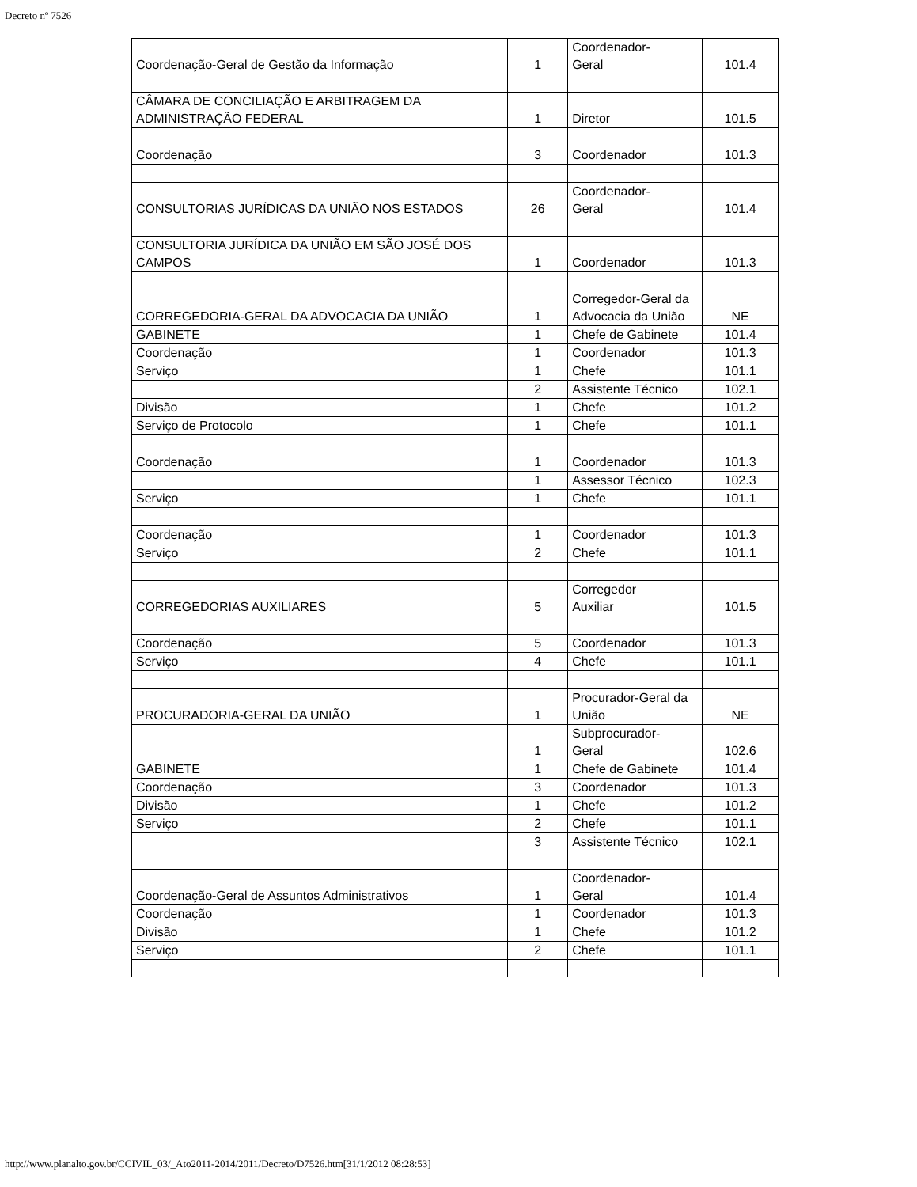Decreto nº 7526
| Coordenação-Geral de Gestão da Informação | 1 | Coordenador- Geral | 101.4 |
| CÂMARA DE CONCILIAÇÃO E ARBITRAGEM DA ADMINISTRAÇÃO FEDERAL | 1 | Diretor | 101.5 |
| Coordenação | 3 | Coordenador | 101.3 |
| CONSULTORIAS JURÍDICAS DA UNIÃO NOS ESTADOS | 26 | Coordenador- Geral | 101.4 |
| CONSULTORIA JURÍDICA DA UNIÃO EM SÃO JOSÉ DOS CAMPOS | 1 | Coordenador | 101.3 |
| CORREGEDORIA-GERAL DA ADVOCACIA DA UNIÃO | 1 | Corregedor-Geral da Advocacia da União | NE |
| GABINETE | 1 | Chefe de Gabinete | 101.4 |
| Coordenação | 1 | Coordenador | 101.3 |
| Serviço | 1 | Chefe | 101.1 |
| | 2 | Assistente Técnico | 102.1 |
| Divisão | 1 | Chefe | 101.2 |
| Serviço de Protocolo | 1 | Chefe | 101.1 |
| Coordenação | 1 | Coordenador | 101.3 |
| | 1 | Assessor Técnico | 102.3 |
| Serviço | 1 | Chefe | 101.1 |
| Coordenação | 1 | Coordenador | 101.3 |
| Serviço | 2 | Chefe | 101.1 |
| CORREGEDORIAS AUXILIARES | 5 | Corregedor Auxiliar | 101.5 |
| Coordenação | 5 | Coordenador | 101.3 |
| Serviço | 4 | Chefe | 101.1 |
| PROCURADORIA-GERAL DA UNIÃO | 1 | Procurador-Geral da União | NE |
| | 1 | Subprocurador- Geral | 102.6 |
| GABINETE | 1 | Chefe de Gabinete | 101.4 |
| Coordenação | 3 | Coordenador | 101.3 |
| Divisão | 1 | Chefe | 101.2 |
| Serviço | 2 | Chefe | 101.1 |
| | 3 | Assistente Técnico | 102.1 |
| Coordenação-Geral de Assuntos Administrativos | 1 | Coordenador- Geral | 101.4 |
| Coordenação | 1 | Coordenador | 101.3 |
| Divisão | 1 | Chefe | 101.2 |
| Serviço | 2 | Chefe | 101.1 |
http://www.planalto.gov.br/CCIVIL_03/_Ato2011-2014/2011/Decreto/D7526.htm[31/1/2012 08:28:53]